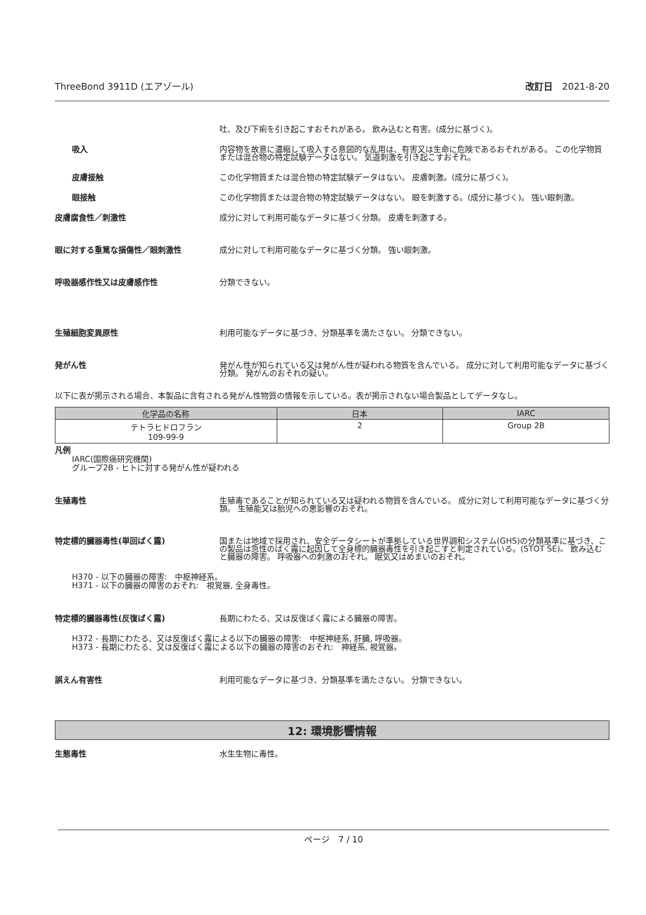ThreeBond 3911D (エアゾール) 改訂日　2021-8-20
吐、及び下痢を引き起こすおそれがある。 飲み込むと有害。(成分に基づく)。
吸入 内容物を故意に濃縮して吸入する意図的な乱用は、有害又は生命に危険であるおそれがある。 この化学物質または混合物の特定試験データはない。 気道刺激を引き起こすおそれ。
皮膚接触 この化学物質または混合物の特定試験データはない。 皮膚刺激。(成分に基づく)。
眼接触 この化学物質または混合物の特定試験データはない。 眼を刺激する。(成分に基づく)。 強い眼刺激。
皮膚腐食性／刺激性 成分に対して利用可能なデータに基づく分類。 皮膚を刺激する。
眼に対する重篤な損傷性／眼刺激性 成分に対して利用可能なデータに基づく分類。 強い眼刺激。
呼吸器感作性又は皮膚感作性 分類できない。
生殖細胞変異原性 利用可能なデータに基づき、分類基準を満たさない。 分類できない。
発がん性 発がん性が知られている又は発がん性が疑われる物質を含んでいる。 成分に対して利用可能なデータに基づく分類。 発がんのおそれの疑い。
以下に表が掲示される場合、本製品に含有される発がん性物質の情報を示している。表が掲示されない場合製品としてデータなし。
| 化学品の名称 | 日本 | IARC |
| --- | --- | --- |
| テトラヒドロフラン 109-99-9 | 2 | Group 2B |
凡例
IARC(国際癌研究機関)
グループ2B - ヒトに対する発がん性が疑われる
生殖毒性 生殖毒であることが知られている又は疑われる物質を含んでいる。 成分に対して利用可能なデータに基づく分類。 生殖能又は胎児への悪影響のおそれ。
特定標的臓器毒性(単回ばく露) 国または地域で採用され、安全データシートが準拠している世界調和システム(GHS)の分類基準に基づき、この製品は急性のばく露に起因して全身標的臓器毒性を引き起こすと判定されている。(STOT SE)。 飲み込むと臓器の障害。 呼吸器への刺激のおそれ。 眠気又はめまいのおそれ。
H370 - 以下の臓器の障害:　中枢神経系。
H371 - 以下の臓器の障害のおそれ:　視覚器, 全身毒性。
特定標的臓器毒性(反復ばく露) 長期にわたる、又は反復ばく露による臓器の障害。
H372 - 長期にわたる、又は反復ばく露による以下の臓器の障害:　中枢神経系, 肝臓, 呼吸器。
H373 - 長期にわたる、又は反復ばく露による以下の臓器の障害のおそれ:　神経系, 視覚器。
誤えん有害性 利用可能なデータに基づき、分類基準を満たさない。 分類できない。
12: 環境影響情報
生態毒性 水生生物に毒性。
ページ　7 / 10